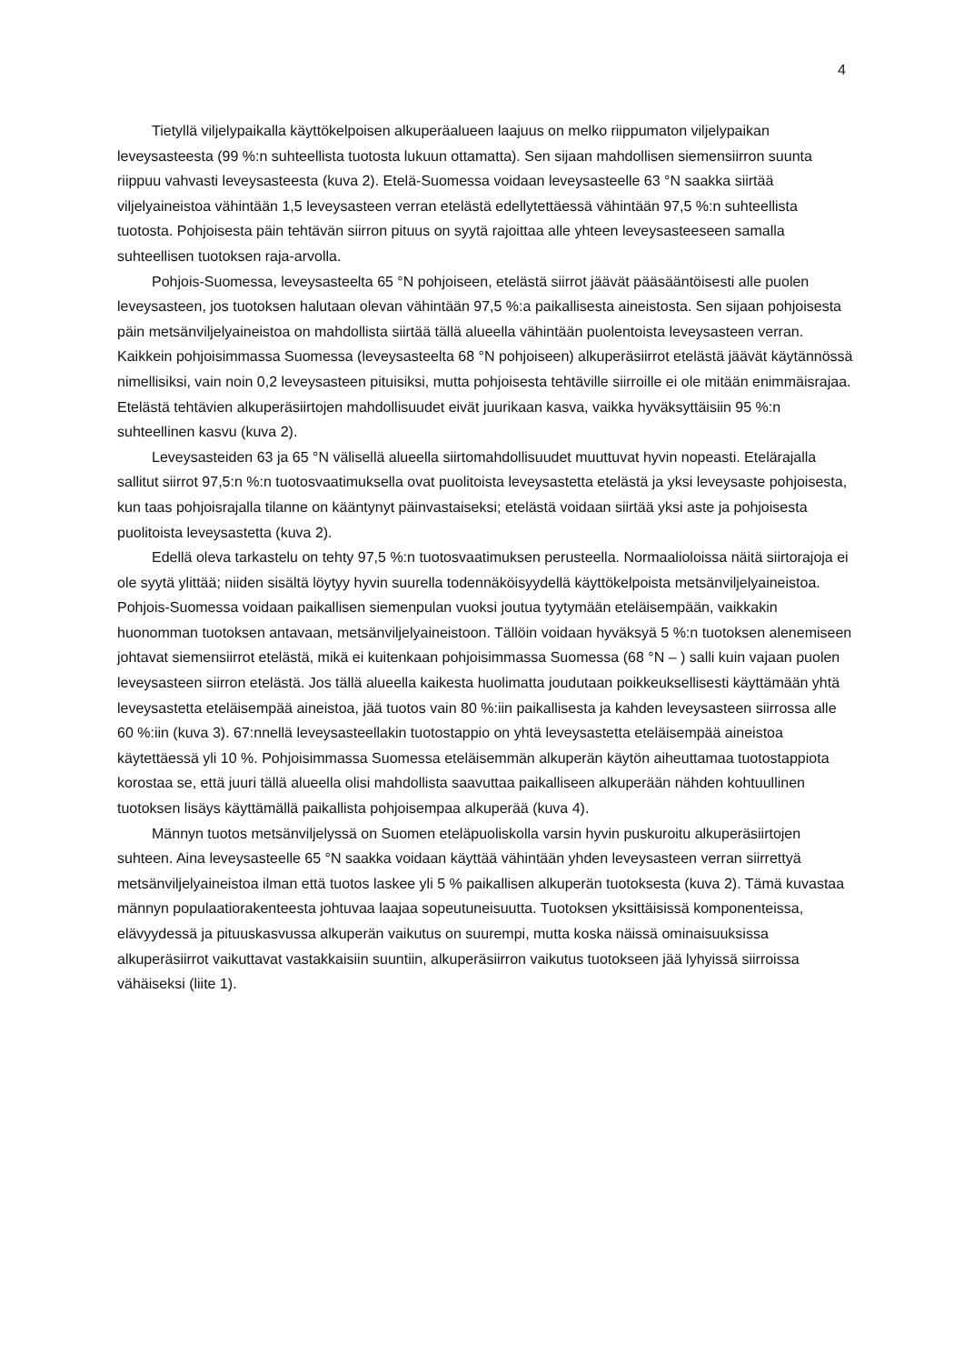4
Tietyllä viljelypaikalla käyttökelpoisen alkuperäalueen laajuus on melko riippumaton viljelypaikan leveysasteesta (99 %:n suhteellista tuotosta lukuun ottamatta). Sen sijaan mahdollisen siemensiirron suunta riippuu vahvasti leveysasteesta (kuva 2). Etelä-Suomessa voidaan leveysasteelle 63 °N saakka siirtää viljelyaineistoa vähintään 1,5 leveysasteen verran etelästä edellytettäessä vähintään 97,5 %:n suhteellista tuotosta. Pohjoisesta päin tehtävän siirron pituus on syytä rajoittaa alle yhteen leveysasteeseen samalla suhteellisen tuotoksen raja-arvolla.
Pohjois-Suomessa, leveysasteelta 65 °N pohjoiseen, etelästä siirrot jäävät pääsääntöisesti alle puolen leveysasteen, jos tuotoksen halutaan olevan vähintään 97,5 %:a paikallisesta aineistosta. Sen sijaan pohjoisesta päin metsänviljelyaineistoa on mahdollista siirtää tällä alueella vähintään puolentoista leveysasteen verran. Kaikkein pohjoisimmassa Suomessa (leveysasteelta 68 °N pohjoiseen) alkuperäsiirrot etelästä jäävät käytännössä nimellisiksi, vain noin 0,2 leveysasteen pituisiksi, mutta pohjoisesta tehtäville siirroille ei ole mitään enimmäisrajaa. Etelästä tehtävien alkuperäsiirtojen mahdollisuudet eivät juurikaan kasva, vaikka hyväksyttäisiin 95 %:n suhteellinen kasvu (kuva 2).
Leveysasteiden 63 ja 65 °N välisellä alueella siirtomahdollisuudet muuttuvat hyvin nopeasti. Etelärajalla sallitut siirrot 97,5:n %:n tuotosvaatimuksella ovat puolitoista leveysastetta etelästä ja yksi leveysaste pohjoisesta, kun taas pohjoisrajalla tilanne on kääntynyt päinvastaiseksi; etelästä voidaan siirtää yksi aste ja pohjoisesta puolitoista leveysastetta (kuva 2).
Edellä oleva tarkastelu on tehty 97,5 %:n tuotosvaatimuksen perusteella. Normaalioloissa näitä siirtorajoja ei ole syytä ylittää; niiden sisältä löytyy hyvin suurella todennäköisyydellä käyttökelpoista metsänviljelyaineistoa. Pohjois-Suomessa voidaan paikallisen siemenpulan vuoksi joutua tyytymään eteläisempään, vaikkakin huonomman tuotoksen antavaan, metsänviljelyaineistoon. Tällöin voidaan hyväksyä 5 %:n tuotoksen alenemiseen johtavat siemensiirrot etelästä, mikä ei kuitenkaan pohjoisimmassa Suomessa (68 °N – ) salli kuin vajaan puolen leveysasteen siirron etelästä. Jos tällä alueella kaikesta huolimatta joudutaan poikkeuksellisesti käyttämään yhtä leveysastetta eteläisempää aineistoa, jää tuotos vain 80 %:iin paikallisesta ja kahden leveysasteen siirrossa alle 60 %:iin (kuva 3). 67:nnellä leveysasteellakin tuotostappio on yhtä leveysastetta eteläisempää aineistoa käytettäessä yli 10 %. Pohjoisimmassa Suomessa eteläisemmän alkuperän käytön aiheuttamaa tuotostappiota korostaa se, että juuri tällä alueella olisi mahdollista saavuttaa paikalliseen alkuperään nähden kohtuullinen tuotoksen lisäys käyttämällä paikallista pohjoisempaa alkuperää (kuva 4).
Männyn tuotos metsänviljelyssä on Suomen eteläpuoliskolla varsin hyvin puskuroitu alkuperäsiirtojen suhteen. Aina leveysasteelle 65 °N saakka voidaan käyttää vähintään yhden leveysasteen verran siirrettyä metsänviljelyaineistoa ilman että tuotos laskee yli 5 % paikallisen alkuperän tuotoksesta (kuva 2). Tämä kuvastaa männyn populaatiorakenteesta johtuvaa laajaa sopeutuneisuutta. Tuotoksen yksittäisissä komponenteissa, elävyydessä ja pituuskasvussa alkuperän vaikutus on suurempi, mutta koska näissä ominaisuuksissa alkuperäsiirrot vaikuttavat vastakkaisiin suuntiin, alkuperäsiirron vaikutus tuotokseen jää lyhyissä siirroissa vähäiseksi (liite 1).